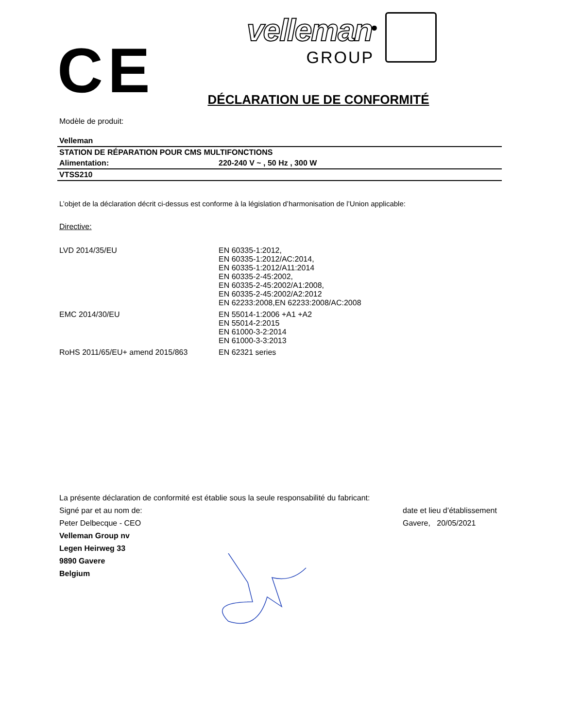CE
velleman<sup>®</sup>
GROUP
DÉCLARATION UE DE CONFORMITÉ
Modèle de produit:
| Velleman | |
| STATION DE RÉPARATION POUR CMS MULTIFONCTIONS | |
| Alimentation: | 220-240 V ~ , 50 Hz , 300 W |
| VTSS210 | |
L’objet de la déclaration décrit ci-dessus est conforme à la législation d’harmonisation de l’Union applicable:
Directive:
| LVD 2014/35/EU | EN 60335-1:2012, EN 60335-1:2012/AC:2014, EN 60335-1:2012/A11:2014 EN 60335-2-45:2002, EN 60335-2-45:2002/A1:2008, EN 60335-2-45:2002/A2:2012 EN 62233:2008,EN 62233:2008/AC:2008 |
| EMC 2014/30/EU | EN 55014-1:2006 +A1 +A2 EN 55014-2:2015 EN 61000-3-2:2014 EN 61000-3-3:2013 |
| RoHS 2011/65/EU+ amend 2015/863 | EN 62321 series |
La présente déclaration de conformité est établie sous la seule responsabilité du fabricant:
Signé par et au nom de: date et lieu d’établissement
Peter Delbecque - CEO Gavere, 20/05/2021
Velleman Group nv
Legen Heirweg 33
9890 Gavere
Belgium